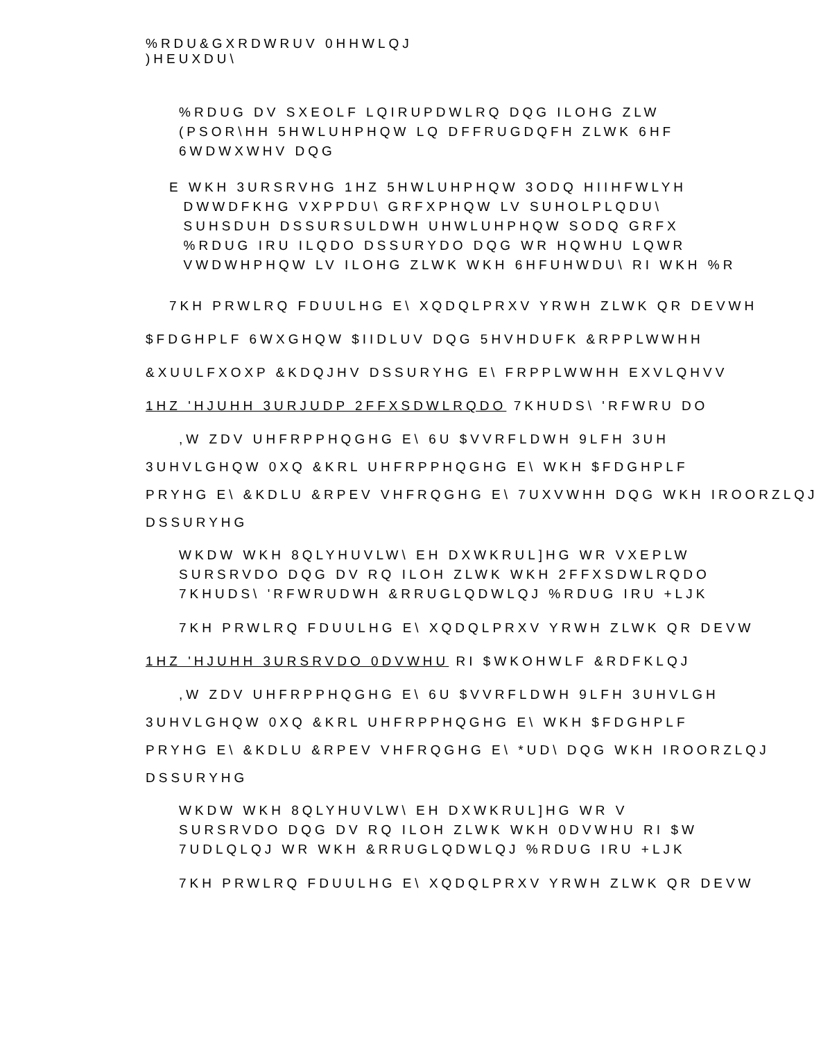%RDU&GXRDWRUV 0HHWLQJ
)HEUXDU\
%RDUG DV SXEOLF LQIRUPDWLRQ DQG ILOHG ZLW
(PSOR\HH 5HWLUHPHQW LQ DFFRUGDQFH ZLWK 6HF
6WDWXWHV DQG
E WKH 3URSRVHG 1HZ 5HWLUHPHQW 3ODQ HIIHFWLYH
DWWDFKHG VXPPDU\ GRFXPHQW LV SUHOLPLQDU\
SUHSDUH DSSURSULDWH UHWLUHPHQW SODQ GRFX
%RDUG IRU ILQDO DSSURYDO DQG WR HQWHU LQWR
VWDWHPHQW LV ILOHG ZLWK WKH 6HFUHWDU\ RI WKH %R
7KH PRWLRQ FDUULHG E\ XQDQLPRXV YRWH ZLWK QR DEVWH
$FDGHPLF 6WXGHQW $IIDLUV DQG 5HVHDUFK &RPPLWWHH
&XUULFXOXP &KDQJHV DSSURYHG E\ FRPPLWWHH EXVLQHVV
1HZ 'HJUHH 3URJUDP 2FFXSDWLRQDO 7KHUDS\ 'RFWRU DO
,W ZDV UHFRPPHQGHG E\ 6U $VVRFLDWH 9LFH 3UH
3UHVLGHQW 0XQ &KRL UHFRPPHQGHG E\ WKH $FDGHPLF
PRYHG E\ &KDLU &RPEV VHFRQGHG E\ 7UXVWHH DQG WKH IROORZLQJ
DSSURYHG
WKDW WKH 8QLYHUVLW\ EH DXWKRUL]HG WR VXEPLW
SURSRVDO DQG DV RQ ILOH ZLWK WKH 2FFXSDWLRQDO
7KHUDS\ 'RFWRUDWH &RRUGLQDWLQJ %RDUG IRU +LJK
7KH PRWLRQ FDUULHG E\ XQDQLPRXV YRWH ZLWK QR DEVW
1HZ 'HJUHH 3URSRVDO 0DVWHU RI $WKOHWLF &RDFKLQJ
,W ZDV UHFRPPHQGHG E\ 6U $VVRFLDWH 9LFH 3UHVLGH
3UHVLGHQW 0XQ &KRL UHFRPPHQGHG E\ WKH $FDGHPLF
PRYHG E\ &KDLU &RPEV VHFRQGHG E\ *UD\ DQG WKH IROORZLQJ
DSSURYHG
WKDW WKH 8QLYHUVLW\ EH DXWKRUL]HG WR V
SURSRVDO DQG DV RQ ILOH ZLWK WKH 0DVWHU RI $W
7UDLQLQJ WR WKH &RRUGLQDWLQJ %RDUG IRU +LJK
7KH PRWLRQ FDUULHG E\ XQDQLPRXV YRWH ZLWK QR DEVW